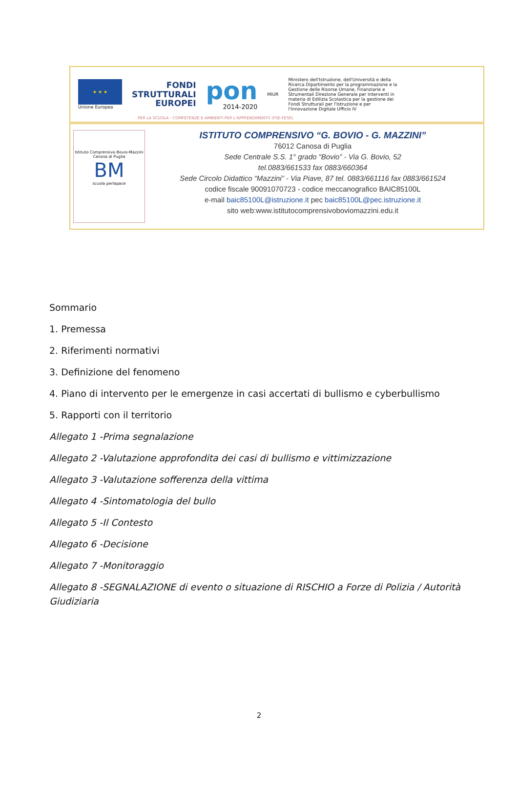★ ★ ★
Unione Europea
FONDI
STRUTTURALI
EUROPEI
pon
2014-2020
MIUR
Ministero dell'Istruzione, dell'Università e della Ricerca Dipartimento per la programmazione e la Gestione delle Risorse Umane, Finanziarie e Strumentali Direzione Generale per interventi in materia di Edilizia Scolastica per la gestione dei Fondi Strutturali per l'Istruzione e per l'Innovazione Digitale Ufficio IV
PER LA SCUOLA - COMPETENZE E AMBIENTI PER L'APPRENDIMENTO (FSE-FESR)
Istituto Comprensivo Bovio-Mazzini
Canosa di Puglia
BM
scuola perlapace
ISTITUTO COMPRENSIVO “G. BOVIO - G. MAZZINI”
76012 Canosa di Puglia
Sede Centrale S.S. 1° grado “Bovio” - Via G. Bovio, 52
tel.0883/661533 fax 0883/660364
Sede Circolo Didattico “Mazzini” - Via Piave, 87 tel. 0883/661116 fax 0883/661524
codice fiscale 90091070723 - codice meccanografico BAIC85100L
e-mail baic85100L@istruzione.it pec baic85100L@pec.istruzione.it
sito web:www.istitutocomprensivoboviomazzini.edu.it
Sommario
1. Premessa
2. Riferimenti normativi
3. Definizione del fenomeno
4. Piano di intervento per le emergenze in casi accertati di bullismo e cyberbullismo
5. Rapporti con il territorio
Allegato 1 -Prima segnalazione
Allegato 2 -Valutazione approfondita dei casi di bullismo e vittimizzazione
Allegato 3 -Valutazione sofferenza della vittima
Allegato 4 -Sintomatologia del bullo
Allegato 5 -Il Contesto
Allegato 6 -Decisione
Allegato 7 -Monitoraggio
Allegato 8 -SEGNALAZIONE di evento o situazione di RISCHIO a Forze di Polizia / Autorità Giudiziaria
2